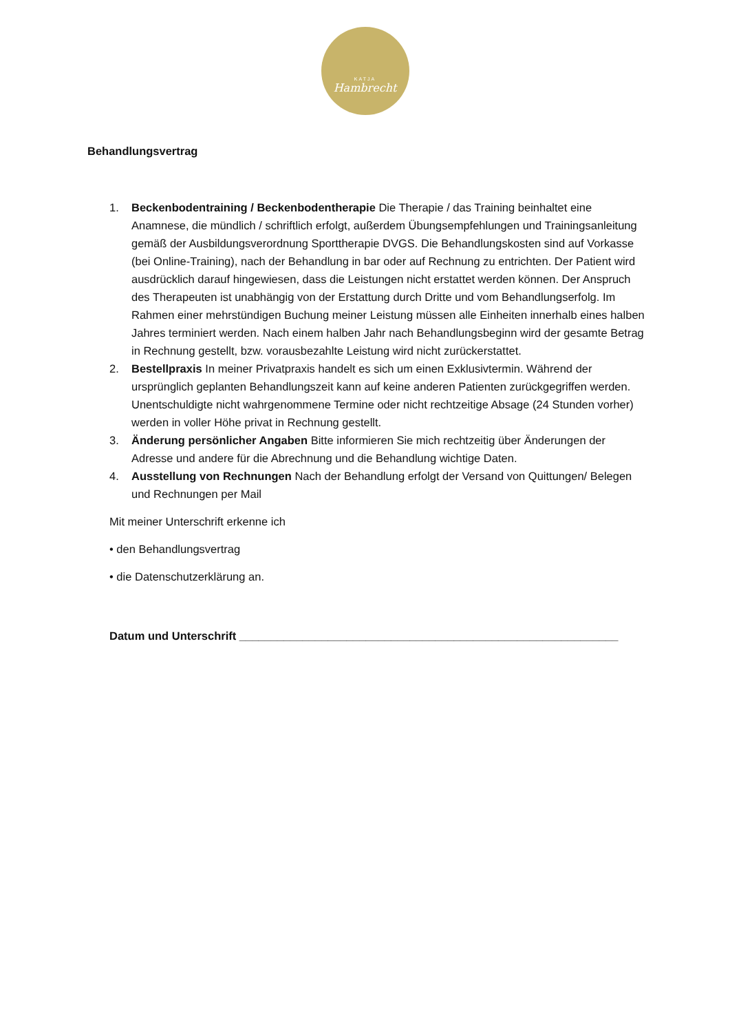KATJA
Hambrecht
Behandlungsvertrag
1. Beckenbodentraining / Beckenbodentherapie Die Therapie / das Training beinhaltet eine Anamnese, die mündlich / schriftlich erfolgt, außerdem Übungsempfehlungen und Trainingsanleitung gemäß der Ausbildungsverordnung Sporttherapie DVGS. Die Behandlungskosten sind auf Vorkasse (bei Online-Training), nach der Behandlung in bar oder auf Rechnung zu entrichten. Der Patient wird ausdrücklich darauf hingewiesen, dass die Leistungen nicht erstattet werden können. Der Anspruch des Therapeuten ist unabhängig von der Erstattung durch Dritte und vom Behandlungserfolg. Im Rahmen einer mehrstündigen Buchung meiner Leistung müssen alle Einheiten innerhalb eines halben Jahres terminiert werden. Nach einem halben Jahr nach Behandlungsbeginn wird der gesamte Betrag in Rechnung gestellt, bzw. vorausbezahlte Leistung wird nicht zurückerstattet.
2. Bestellpraxis In meiner Privatpraxis handelt es sich um einen Exklusivtermin. Während der ursprünglich geplanten Behandlungszeit kann auf keine anderen Patienten zurückgegriffen werden. Unentschuldigte nicht wahrgenommene Termine oder nicht rechtzeitige Absage (24 Stunden vorher) werden in voller Höhe privat in Rechnung gestellt.
3. Änderung persönlicher Angaben Bitte informieren Sie mich rechtzeitig über Änderungen der Adresse und andere für die Abrechnung und die Behandlung wichtige Daten.
4. Ausstellung von Rechnungen Nach der Behandlung erfolgt der Versand von Quittungen/ Belegen und Rechnungen per Mail
Mit meiner Unterschrift erkenne ich
• den Behandlungsvertrag
• die Datenschutzerklärung an.
Datum und Unterschrift ____________________________________________________________